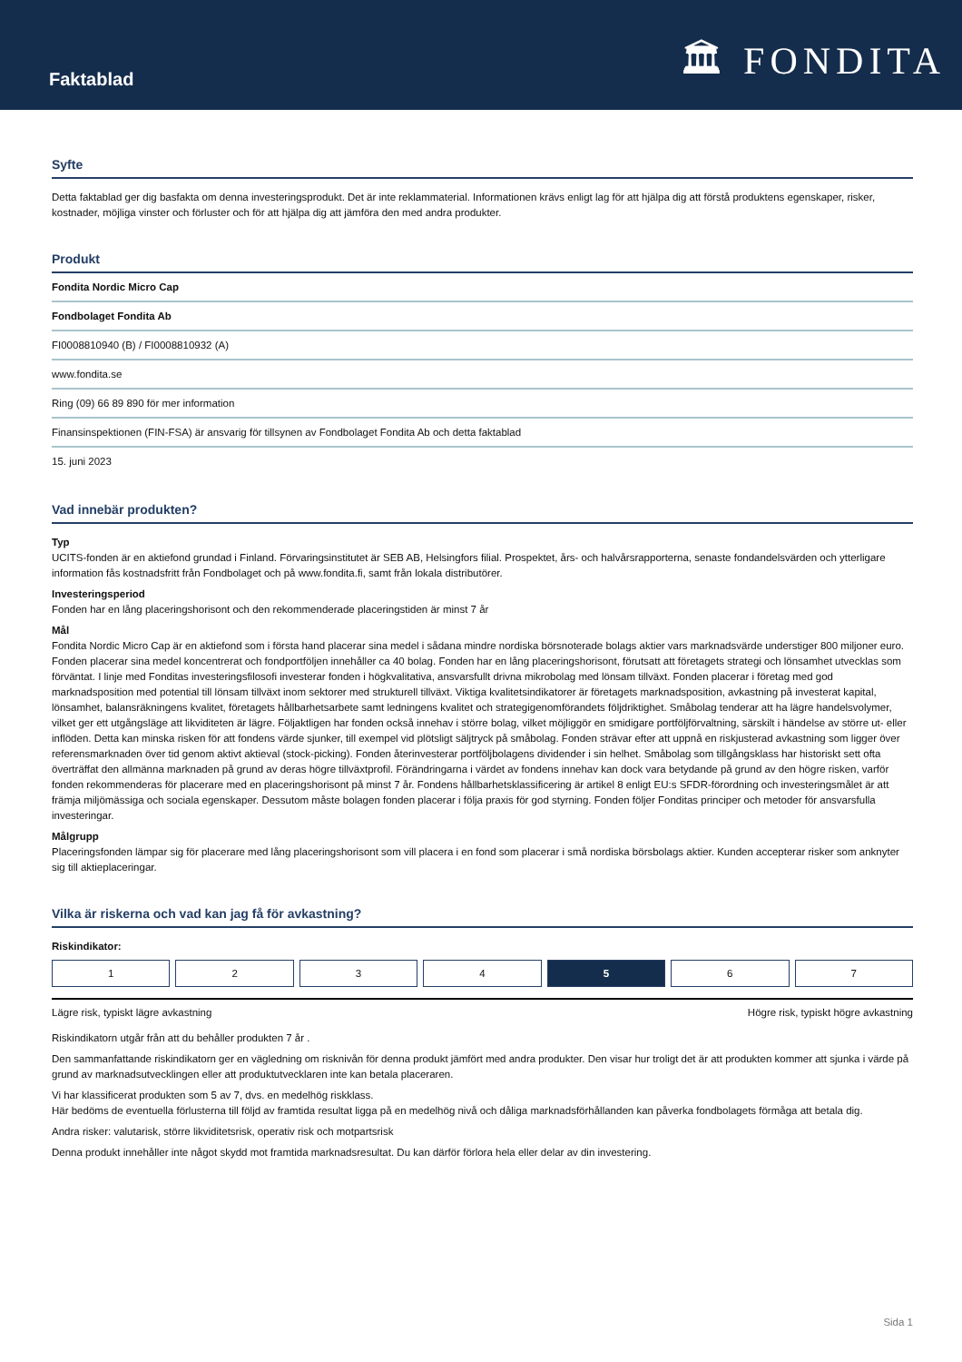Faktablad
🏛 FONDITA
Syfte
Detta faktablad ger dig basfakta om denna investeringsprodukt. Det är inte reklammaterial. Informationen krävs enligt lag för att hjälpa dig att förstå produktens egenskaper, risker, kostnader, möjliga vinster och förluster och för att hjälpa dig att jämföra den med andra produkter.
Produkt
| Fondita Nordic Micro Cap |
| Fondbolaget Fondita Ab |
| FI0008810940 (B) / FI0008810932 (A) |
| www.fondita.se |
| Ring (09) 66 89 890 för mer information |
| Finansinspektionen (FIN-FSA) är ansvarig för tillsynen av Fondbolaget Fondita Ab och detta faktablad |
| 15. juni 2023 |
Vad innebär produkten?
Typ
UCITS-fonden är en aktiefond grundad i Finland. Förvaringsinstitutet är SEB AB, Helsingfors filial. Prospektet, års- och halvårsrapporterna, senaste fondandelsvärden och ytterligare information fås kostnadsfritt från Fondbolaget och på www.fondita.fi, samt från lokala distributörer.
Investeringsperiod
Fonden har en lång placeringshorisont och den rekommenderade placeringstiden är minst 7 år
Mål
Fondita Nordic Micro Cap är en aktiefond som i första hand placerar sina medel i sådana mindre nordiska börsnoterade bolags aktier vars marknadsvärde understiger 800 miljoner euro. Fonden placerar sina medel koncentrerat och fondportföljen innehåller ca 40 bolag. Fonden har en lång placeringshorisont, förutsatt att företagets strategi och lönsamhet utvecklas som förväntat. I linje med Fonditas investeringsfilosofi investerar fonden i högkvalitativa, ansvarsfullt drivna mikrobolag med lönsam tillväxt. Fonden placerar i företag med god marknadsposition med potential till lönsam tillväxt inom sektorer med strukturell tillväxt. Viktiga kvalitetsindikatorer är företagets marknadsposition, avkastning på investerat kapital, lönsamhet, balansräkningens kvalitet, företagets hållbarhetsarbete samt ledningens kvalitet och strategigenomförandets följdriktighet. Småbolag tenderar att ha lägre handelsvolymer, vilket ger ett utgångsläge att likviditeten är lägre. Följaktligen har fonden också innehav i större bolag, vilket möjliggör en smidigare portföljförvaltning, särskilt i händelse av större ut- eller inflöden. Detta kan minska risken för att fondens värde sjunker, till exempel vid plötsligt säljtryck på småbolag. Fonden strävar efter att uppnå en riskjusterad avkastning som ligger över referensmarknaden över tid genom aktivt aktieval (stock-picking). Fonden återinvesterar portföljbolagens dividender i sin helhet. Småbolag som tillgångsklass har historiskt sett ofta överträffat den allmänna marknaden på grund av deras högre tillväxtprofil. Förändringarna i värdet av fondens innehav kan dock vara betydande på grund av den högre risken, varför fonden rekommenderas för placerare med en placeringshorisont på minst 7 år. Fondens hållbarhetsklassificering är artikel 8 enligt EU:s SFDR-förordning och investeringsmålet är att främja miljömässiga och sociala egenskaper. Dessutom måste bolagen fonden placerar i följa praxis för god styrning. Fonden följer Fonditas principer och metoder för ansvarsfulla investeringar.
Målgrupp
Placeringsfonden lämpar sig för placerare med lång placeringshorisont som vill placera i en fond som placerar i små nordiska börsbolags aktier. Kunden accepterar risker som anknyter sig till aktieplaceringar.
Vilka är riskerna och vad kan jag få för avkastning?
Riskindikator:
| 1 | 2 | 3 | 4 | 5 | 6 | 7 |
Lägre risk, typiskt lägre avkastning Högre risk, typiskt högre avkastning
Riskindikatorn utgår från att du behåller produkten 7 år .
Den sammanfattande riskindikatorn ger en vägledning om risknivån för denna produkt jämfört med andra produkter. Den visar hur troligt det är att produkten kommer att sjunka i värde på grund av marknadsutvecklingen eller att produktutvecklaren inte kan betala placeraren.
Vi har klassificerat produkten som 5 av 7, dvs. en medelhög riskklass.
Här bedöms de eventuella förlusterna till följd av framtida resultat ligga på en medelhög nivå och dåliga marknadsförhållanden kan påverka fondbolagets förmåga att betala dig.
Andra risker: valutarisk, större likviditetsrisk, operativ risk och motpartsrisk
Denna produkt innehåller inte något skydd mot framtida marknadsresultat. Du kan därför förlora hela eller delar av din investering.
Sida 1